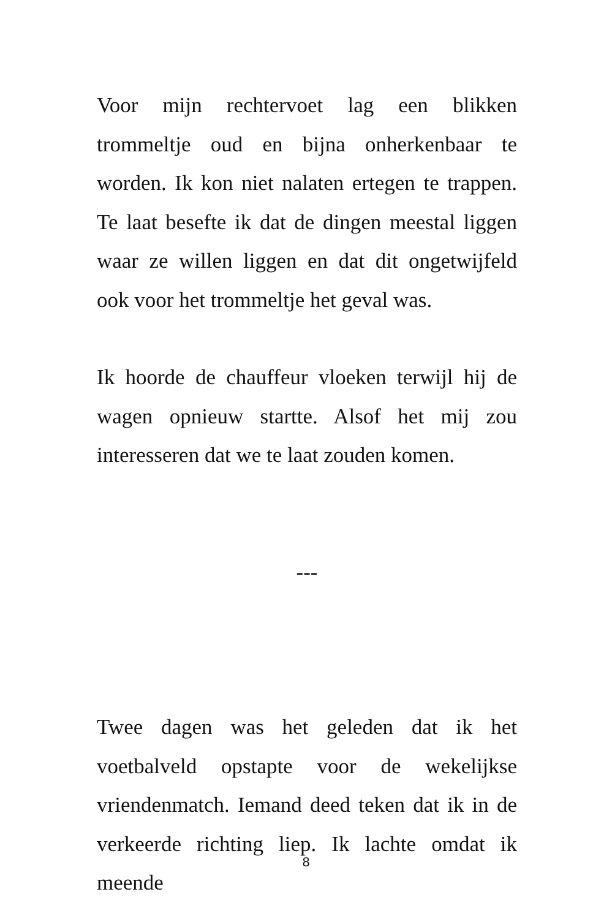Voor mijn rechtervoet lag een blikken trommeltje oud en bijna onherkenbaar te worden. Ik kon niet nalaten ertegen te trappen. Te laat besefte ik dat de dingen meestal liggen waar ze willen liggen en dat dit ongetwijfeld ook voor het trommeltje het geval was.
Ik hoorde de chauffeur vloeken terwijl hij de wagen opnieuw startte. Alsof het mij zou interesseren dat we te laat zouden komen.
---
Twee dagen was het geleden dat ik het voetbalveld opstapte voor de wekelijkse vriendenmatch. Iemand deed teken dat ik in de verkeerde richting liep. Ik lachte omdat ik meende
8